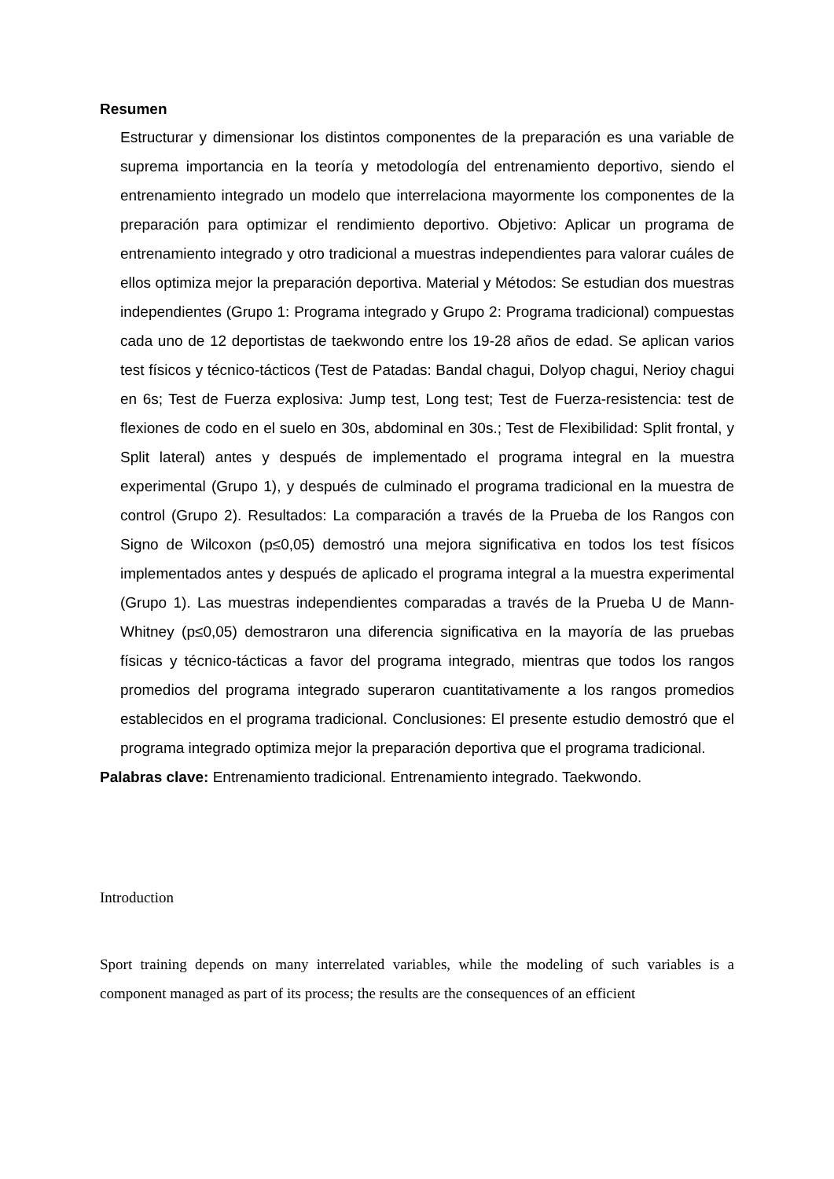Resumen
Estructurar y dimensionar los distintos componentes de la preparación es una variable de suprema importancia en la teoría y metodología del entrenamiento deportivo, siendo el entrenamiento integrado un modelo que interrelaciona mayormente los componentes de la preparación para optimizar el rendimiento deportivo. Objetivo: Aplicar un programa de entrenamiento integrado y otro tradicional a muestras independientes para valorar cuáles de ellos optimiza mejor la preparación deportiva. Material y Métodos: Se estudian dos muestras independientes (Grupo 1: Programa integrado y Grupo 2: Programa tradicional) compuestas cada uno de 12 deportistas de taekwondo entre los 19-28 años de edad. Se aplican varios test físicos y técnico-tácticos (Test de Patadas: Bandal chagui, Dolyop chagui, Nerioy chagui en 6s; Test de Fuerza explosiva: Jump test, Long test; Test de Fuerza-resistencia: test de flexiones de codo en el suelo en 30s, abdominal en 30s.; Test de Flexibilidad: Split frontal, y Split lateral) antes y después de implementado el programa integral en la muestra experimental (Grupo 1), y después de culminado el programa tradicional en la muestra de control (Grupo 2). Resultados: La comparación a través de la Prueba de los Rangos con Signo de Wilcoxon (p≤0,05) demostró una mejora significativa en todos los test físicos implementados antes y después de aplicado el programa integral a la muestra experimental (Grupo 1). Las muestras independientes comparadas a través de la Prueba U de Mann-Whitney (p≤0,05) demostraron una diferencia significativa en la mayoría de las pruebas físicas y técnico-tácticas a favor del programa integrado, mientras que todos los rangos promedios del programa integrado superaron cuantitativamente a los rangos promedios establecidos en el programa tradicional. Conclusiones: El presente estudio demostró que el programa integrado optimiza mejor la preparación deportiva que el programa tradicional.
Palabras clave: Entrenamiento tradicional. Entrenamiento integrado. Taekwondo.
Introduction
Sport training depends on many interrelated variables, while the modeling of such variables is a component managed as part of its process; the results are the consequences of an efficient